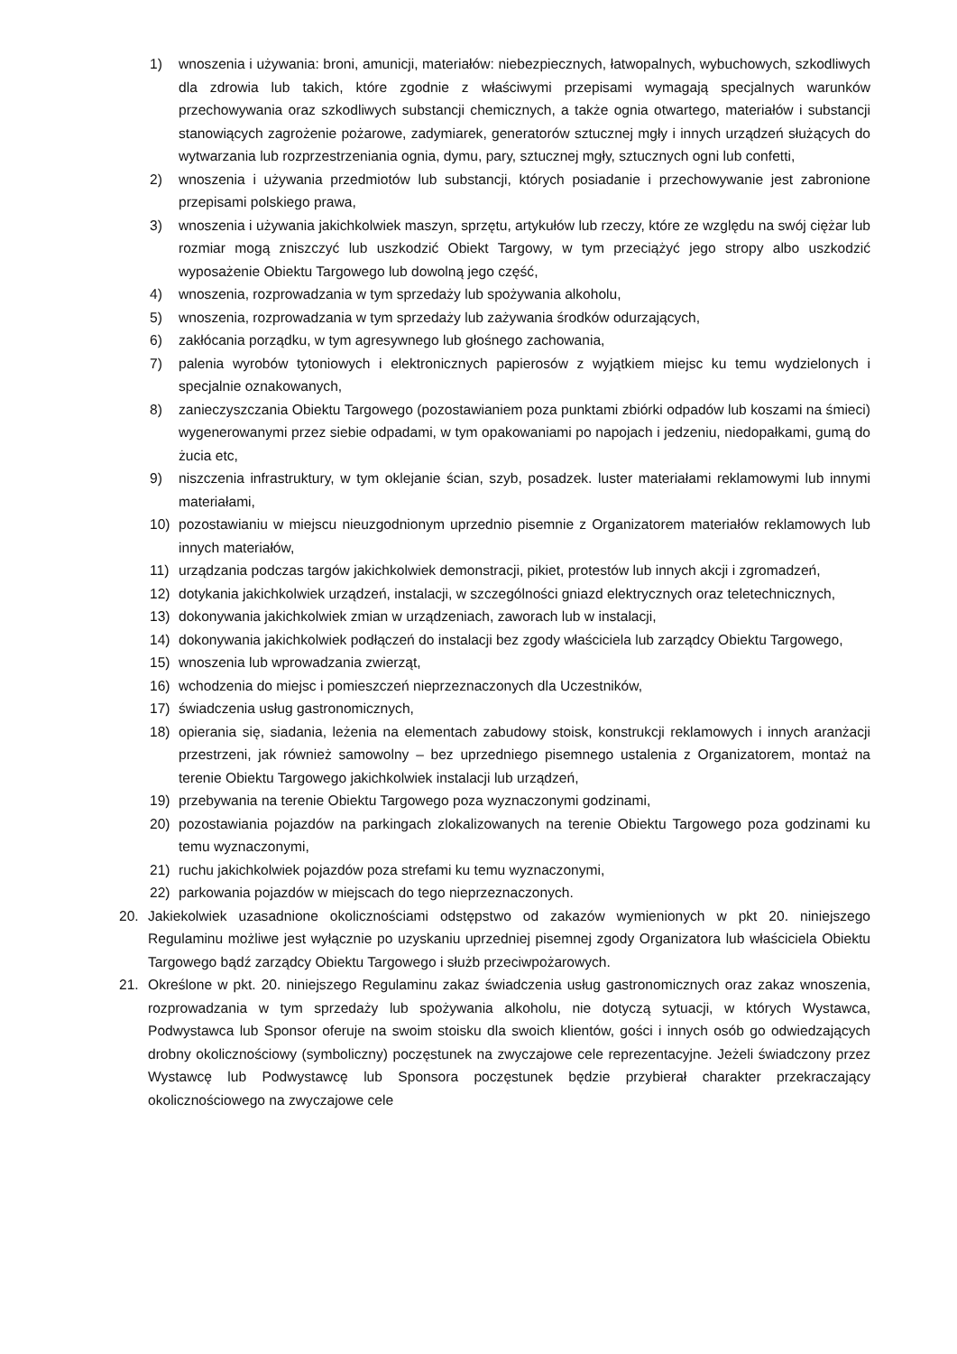1) wnoszenia i używania: broni, amunicji, materiałów: niebezpiecznych, łatwopalnych, wybuchowych, szkodliwych dla zdrowia lub takich, które zgodnie z właściwymi przepisami wymagają specjalnych warunków przechowywania oraz szkodliwych substancji chemicznych, a także ognia otwartego, materiałów i substancji stanowiących zagrożenie pożarowe, zadymiarek, generatorów sztucznej mgły i innych urządzeń służących do wytwarzania lub rozprzestrzeniania ognia, dymu, pary, sztucznej mgły, sztucznych ogni lub confetti,
2) wnoszenia i używania przedmiotów lub substancji, których posiadanie i przechowywanie jest zabronione przepisami polskiego prawa,
3) wnoszenia i używania jakichkolwiek maszyn, sprzętu, artykułów lub rzeczy, które ze względu na swój ciężar lub rozmiar mogą zniszczyć lub uszkodzić Obiekt Targowy, w tym przeciążyć jego stropy albo uszkodzić wyposażenie Obiektu Targowego lub dowolną jego część,
4) wnoszenia, rozprowadzania w tym sprzedaży lub spożywania alkoholu,
5) wnoszenia, rozprowadzania w tym sprzedaży lub zażywania środków odurzających,
6) zakłócania porządku, w tym agresywnego lub głośnego zachowania,
7) palenia wyrobów tytoniowych i elektronicznych papierosów z wyjątkiem miejsc ku temu wydzielonych i specjalnie oznakowanych,
8) zanieczyszczania Obiektu Targowego (pozostawianiem poza punktami zbiórki odpadów lub koszami na śmieci) wygenerowanymi przez siebie odpadami, w tym opakowaniami po napojach i jedzeniu, niedopałkami, gumą do żucia etc,
9) niszczenia infrastruktury, w tym oklejanie ścian, szyb, posadzek. luster materiałami reklamowymi lub innymi materiałami,
10) pozostawianiu w miejscu nieuzgodnionym uprzednio pisemnie z Organizatorem materiałów reklamowych lub innych materiałów,
11) urządzania podczas targów jakichkolwiek demonstracji, pikiet, protestów lub innych akcji i zgromadzeń,
12) dotykania jakichkolwiek urządzeń, instalacji, w szczególności gniazd elektrycznych oraz teletechnicznych,
13) dokonywania jakichkolwiek zmian w urządzeniach, zaworach lub w instalacji,
14) dokonywania jakichkolwiek podłączeń do instalacji bez zgody właściciela lub zarządcy Obiektu Targowego,
15) wnoszenia lub wprowadzania zwierząt,
16) wchodzenia do miejsc i pomieszczeń nieprzeznaczonych dla Uczestników,
17) świadczenia usług gastronomicznych,
18) opierania się, siadania, leżenia na elementach zabudowy stoisk, konstrukcji reklamowych i innych aranżacji przestrzeni, jak również samowolny – bez uprzedniego pisemnego ustalenia z Organizatorem, montaż na terenie Obiektu Targowego jakichkolwiek instalacji lub urządzeń,
19) przebywania na terenie Obiektu Targowego poza wyznaczonymi godzinami,
20) pozostawiania pojazdów na parkingach zlokalizowanych na terenie Obiektu Targowego poza godzinami ku temu wyznaczonymi,
21) ruchu jakichkolwiek pojazdów poza strefami ku temu wyznaczonymi,
22) parkowania pojazdów w miejscach do tego nieprzeznaczonych.
20. Jakiekolwiek uzasadnione okolicznościami odstępstwo od zakazów wymienionych w pkt 20. niniejszego Regulaminu możliwe jest wyłącznie po uzyskaniu uprzedniej pisemnej zgody Organizatora lub właściciela Obiektu Targowego bądź zarządcy Obiektu Targowego i służb przeciwpożarowych.
21. Określone w pkt. 20. niniejszego Regulaminu zakaz świadczenia usług gastronomicznych oraz zakaz wnoszenia, rozprowadzania w tym sprzedaży lub spożywania alkoholu, nie dotyczą sytuacji, w których Wystawca, Podwystawca lub Sponsor oferuje na swoim stoisku dla swoich klientów, gości i innych osób go odwiedzających drobny okolicznościowy (symboliczny) poczęstunek na zwyczajowe cele reprezentacyjne. Jeżeli świadczony przez Wystawcę lub Podwystawcę lub Sponsora poczęstunek będzie przybierał charakter przekraczający okolicznościowego na zwyczajowe cele